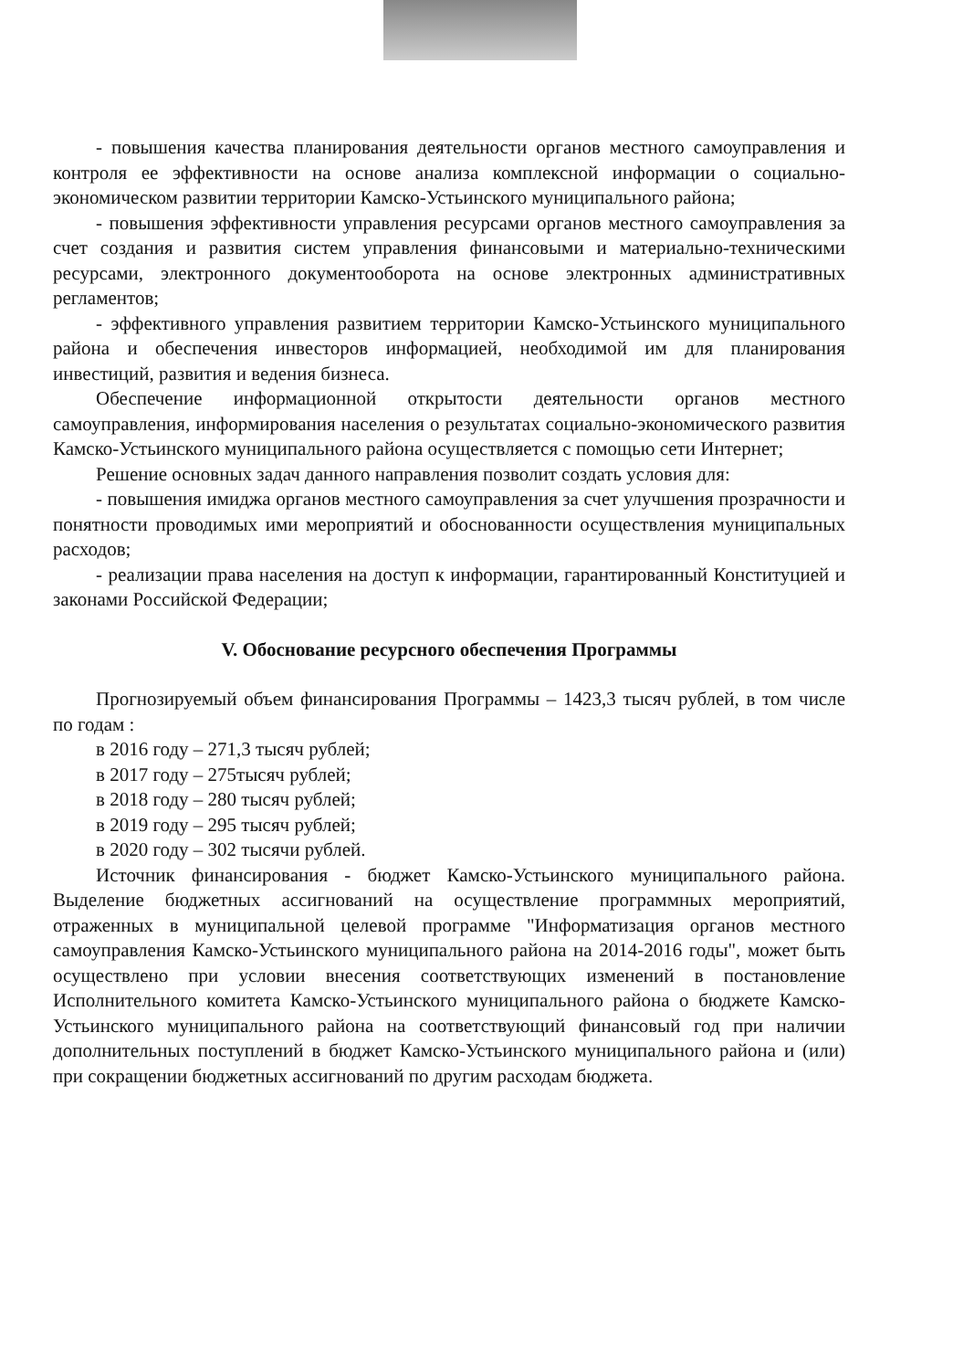- повышения качества планирования деятельности органов местного самоуправления и контроля ее эффективности на основе анализа комплексной информации о социально-экономическом развитии территории Камско-Устьинского муниципального района;
- повышения эффективности управления ресурсами органов местного самоуправления за счет создания и развития систем управления финансовыми и материально-техническими ресурсами, электронного документооборота на основе электронных административных регламентов;
- эффективного управления развитием территории Камско-Устьинского муниципального района и обеспечения инвесторов информацией, необходимой им для планирования инвестиций, развития и ведения бизнеса.
Обеспечение информационной открытости деятельности органов местного самоуправления, информирования населения о результатах социально-экономического развития Камско-Устьинского муниципального района осуществляется с помощью сети Интернет;
Решение основных задач данного направления позволит создать условия для:
- повышения имиджа органов местного самоуправления за счет улучшения прозрачности и понятности проводимых ими мероприятий и обоснованности осуществления муниципальных расходов;
- реализации права населения на доступ к информации, гарантированный Конституцией и законами Российской Федерации;
V. Обоснование ресурсного обеспечения Программы
Прогнозируемый объем финансирования Программы – 1423,3 тысяч рублей, в том числе по годам :
в 2016 году – 271,3 тысяч рублей;
в 2017 году – 275тысяч рублей;
в 2018 году – 280 тысяч рублей;
в 2019 году – 295 тысяч рублей;
в 2020 году – 302 тысячи рублей.
Источник финансирования - бюджет Камско-Устьинского муниципального района. Выделение бюджетных ассигнований на осуществление программных мероприятий, отраженных в муниципальной целевой программе "Информатизация органов местного самоуправления Камско-Устьинского муниципального района на 2014-2016 годы", может быть осуществлено при условии внесения соответствующих изменений в постановление Исполнительного комитета Камско-Устьинского муниципального района о бюджете Камско-Устьинского муниципального района на соответствующий финансовый год при наличии дополнительных поступлений в бюджет Камско-Устьинского муниципального района и (или) при сокращении бюджетных ассигнований по другим расходам бюджета.